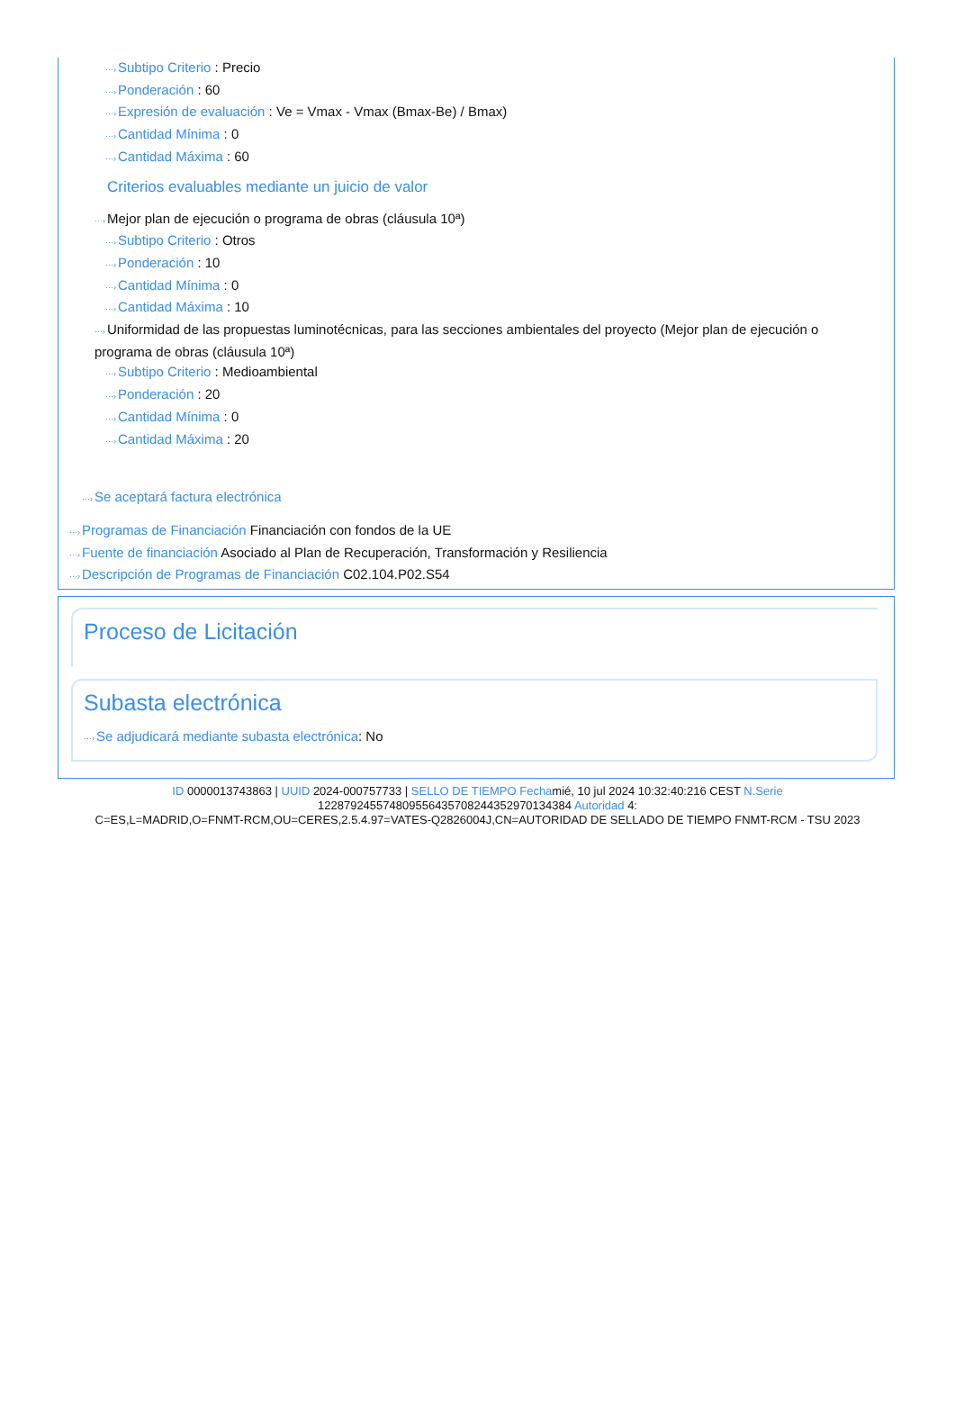···›Subtipo Criterio : Precio
···›Ponderación : 60
···›Expresión de evaluación : Ve = Vmax - Vmax (Bmax-Be) / Bmax)
···›Cantidad Mínima : 0
···›Cantidad Máxima : 60
Criterios evaluables mediante un juicio de valor
···›Mejor plan de ejecución o programa de obras (cláusula 10ª)
···›Subtipo Criterio : Otros
···›Ponderación : 10
···›Cantidad Mínima : 0
···›Cantidad Máxima : 10
···›Uniformidad de las propuestas luminotécnicas, para las secciones ambientales del proyecto (Mejor plan de ejecución o programa de obras (cláusula 10ª)
···›Subtipo Criterio : Medioambiental
···›Ponderación : 20
···›Cantidad Mínima : 0
···›Cantidad Máxima : 20
···›Se aceptará factura electrónica
···›Programas de Financiación Financiación con fondos de la UE
···›Fuente de financiación Asociado al Plan de Recuperación, Transformación y Resiliencia
···›Descripción de Programas de Financiación C02.104.P02.S54
Proceso de Licitación
Subasta electrónica
···›Se adjudicará mediante subasta electrónica: No
ID 0000013743863 | UUID 2024-000757733 | SELLO DE TIEMPO Fechamié, 10 jul 2024 10:32:40:216 CEST N.Serie
122879245574809556435708244352970134384 Autoridad 4:
C=ES,L=MADRID,O=FNMT-RCM,OU=CERES,2.5.4.97=VATES-Q2826004J,CN=AUTORIDAD DE SELLADO DE TIEMPO FNMT-RCM - TSU 2023